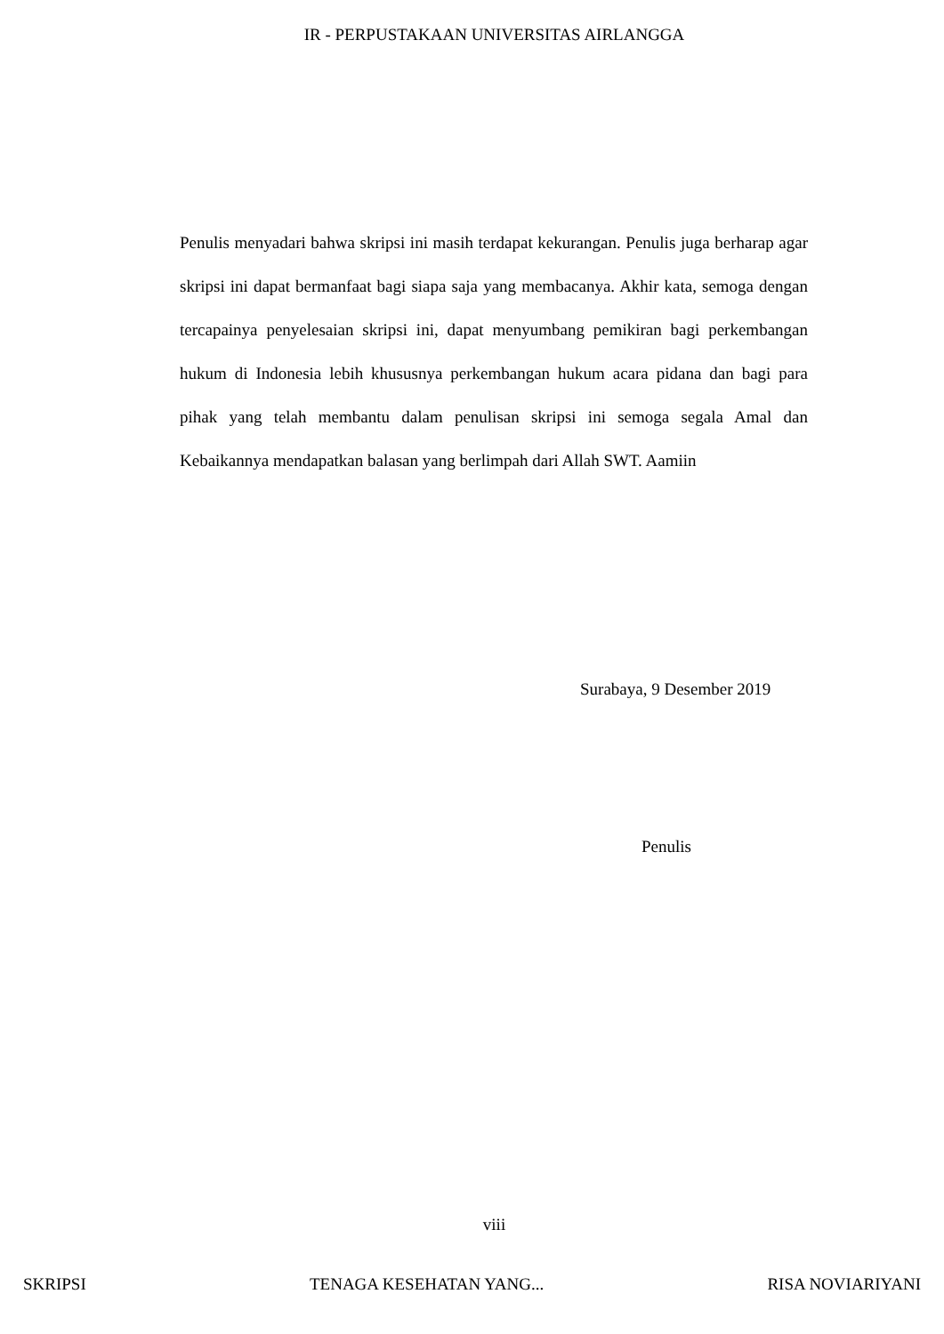IR - PERPUSTAKAAN UNIVERSITAS AIRLANGGA
Penulis menyadari bahwa skripsi ini masih terdapat kekurangan. Penulis juga berharap agar skripsi ini dapat bermanfaat bagi siapa saja yang membacanya. Akhir kata, semoga dengan tercapainya penyelesaian skripsi ini, dapat menyumbang pemikiran bagi perkembangan hukum di Indonesia lebih khususnya perkembangan hukum acara pidana dan bagi para pihak yang telah membantu dalam penulisan skripsi ini semoga segala Amal dan Kebaikannya mendapatkan balasan yang berlimpah dari Allah SWT. Aamiin
Surabaya, 9 Desember 2019
Penulis
viii
SKRIPSI TENAGA KESEHATAN YANG... RISA NOVIARIYANI